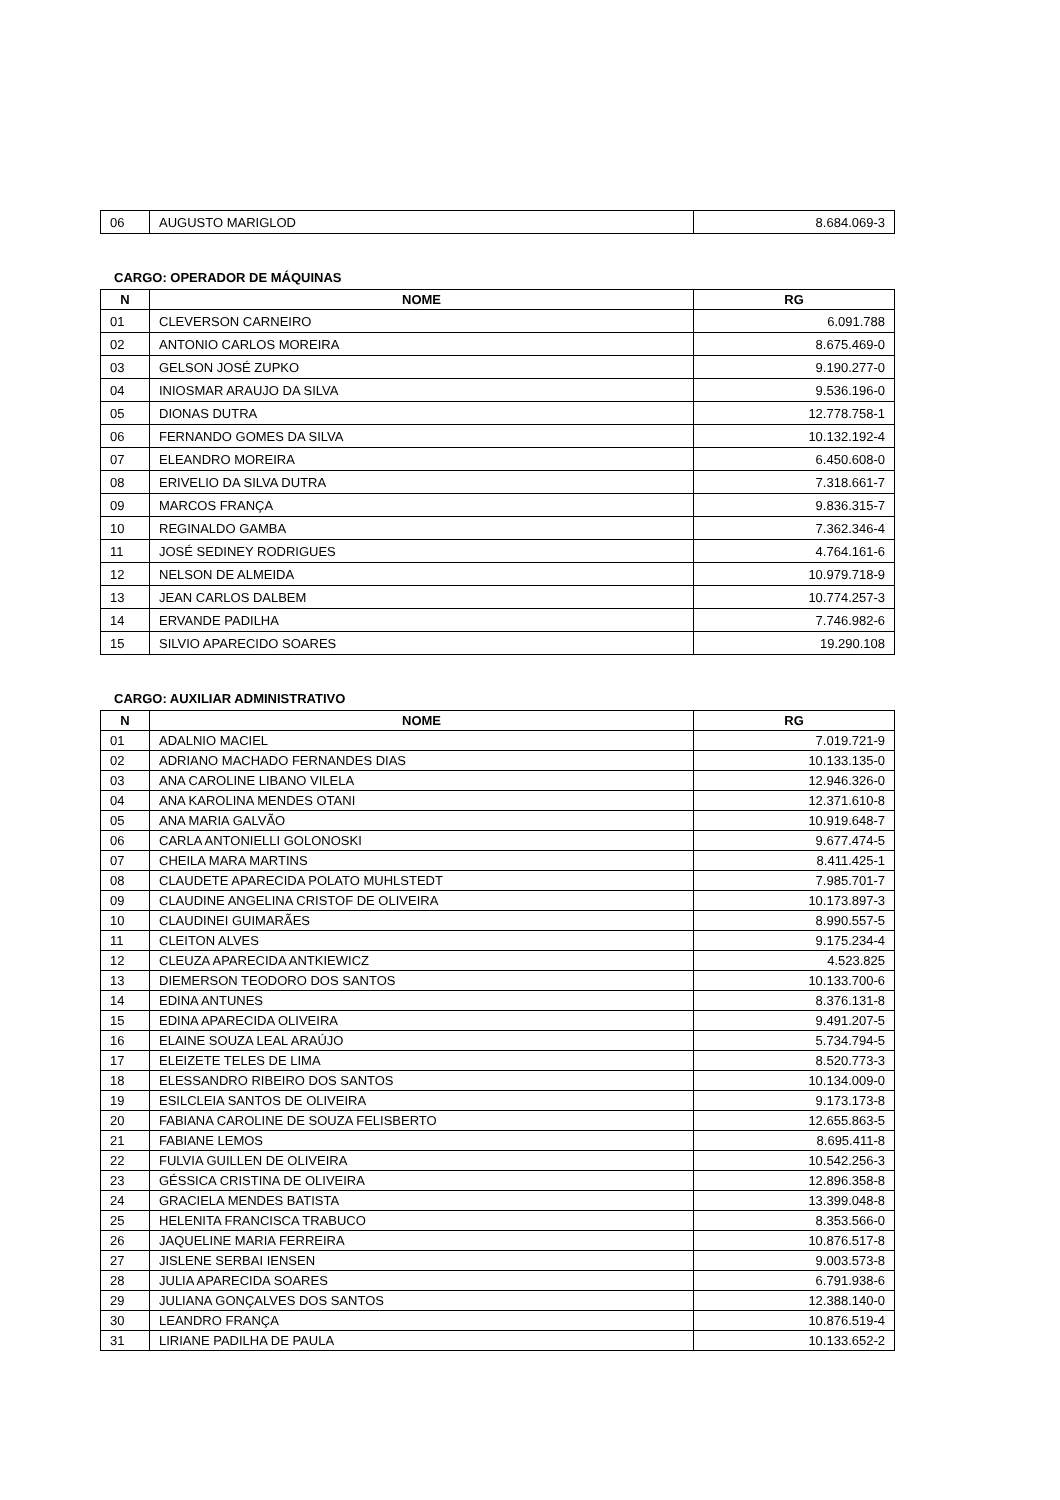| 06 | AUGUSTO MARIGLOD | 8.684.069-3 |
CARGO: OPERADOR DE MÁQUINAS
| N | NOME | RG |
| --- | --- | --- |
| 01 | CLEVERSON CARNEIRO | 6.091.788 |
| 02 | ANTONIO CARLOS MOREIRA | 8.675.469-0 |
| 03 | GELSON JOSÉ ZUPKO | 9.190.277-0 |
| 04 | INIOSMAR ARAUJO DA SILVA | 9.536.196-0 |
| 05 | DIONAS DUTRA | 12.778.758-1 |
| 06 | FERNANDO GOMES DA SILVA | 10.132.192-4 |
| 07 | ELEANDRO MOREIRA | 6.450.608-0 |
| 08 | ERIVELIO DA SILVA DUTRA | 7.318.661-7 |
| 09 | MARCOS FRANÇA | 9.836.315-7 |
| 10 | REGINALDO GAMBA | 7.362.346-4 |
| 11 | JOSÉ SEDINEY RODRIGUES | 4.764.161-6 |
| 12 | NELSON DE ALMEIDA | 10.979.718-9 |
| 13 | JEAN CARLOS DALBEM | 10.774.257-3 |
| 14 | ERVANDE PADILHA | 7.746.982-6 |
| 15 | SILVIO APARECIDO SOARES | 19.290.108 |
CARGO: AUXILIAR ADMINISTRATIVO
| N | NOME | RG |
| --- | --- | --- |
| 01 | ADALNIO MACIEL | 7.019.721-9 |
| 02 | ADRIANO MACHADO FERNANDES DIAS | 10.133.135-0 |
| 03 | ANA CAROLINE LIBANO VILELA | 12.946.326-0 |
| 04 | ANA KAROLINA MENDES OTANI | 12.371.610-8 |
| 05 | ANA MARIA GALVÃO | 10.919.648-7 |
| 06 | CARLA ANTONIELLI GOLONOSKI | 9.677.474-5 |
| 07 | CHEILA MARA MARTINS | 8.411.425-1 |
| 08 | CLAUDETE APARECIDA POLATO MUHLSTEDT | 7.985.701-7 |
| 09 | CLAUDINE ANGELINA CRISTOF DE OLIVEIRA | 10.173.897-3 |
| 10 | CLAUDINEI GUIMARÃES | 8.990.557-5 |
| 11 | CLEITON ALVES | 9.175.234-4 |
| 12 | CLEUZA APARECIDA ANTKIEWICZ | 4.523.825 |
| 13 | DIEMERSON TEODORO DOS SANTOS | 10.133.700-6 |
| 14 | EDINA ANTUNES | 8.376.131-8 |
| 15 | EDINA APARECIDA OLIVEIRA | 9.491.207-5 |
| 16 | ELAINE SOUZA LEAL ARAÚJO | 5.734.794-5 |
| 17 | ELEIZETE TELES DE LIMA | 8.520.773-3 |
| 18 | ELESSANDRO RIBEIRO DOS SANTOS | 10.134.009-0 |
| 19 | ESILCLEIA SANTOS DE OLIVEIRA | 9.173.173-8 |
| 20 | FABIANA CAROLINE DE SOUZA FELISBERTO | 12.655.863-5 |
| 21 | FABIANE LEMOS | 8.695.411-8 |
| 22 | FULVIA GUILLEN DE OLIVEIRA | 10.542.256-3 |
| 23 | GÉSSICA CRISTINA DE OLIVEIRA | 12.896.358-8 |
| 24 | GRACIELA MENDES BATISTA | 13.399.048-8 |
| 25 | HELENITA FRANCISCA TRABUCO | 8.353.566-0 |
| 26 | JAQUELINE MARIA FERREIRA | 10.876.517-8 |
| 27 | JISLENE SERBAI IENSEN | 9.003.573-8 |
| 28 | JULIA APARECIDA SOARES | 6.791.938-6 |
| 29 | JULIANA GONÇALVES DOS SANTOS | 12.388.140-0 |
| 30 | LEANDRO FRANÇA | 10.876.519-4 |
| 31 | LIRIANE PADILHA DE PAULA | 10.133.652-2 |